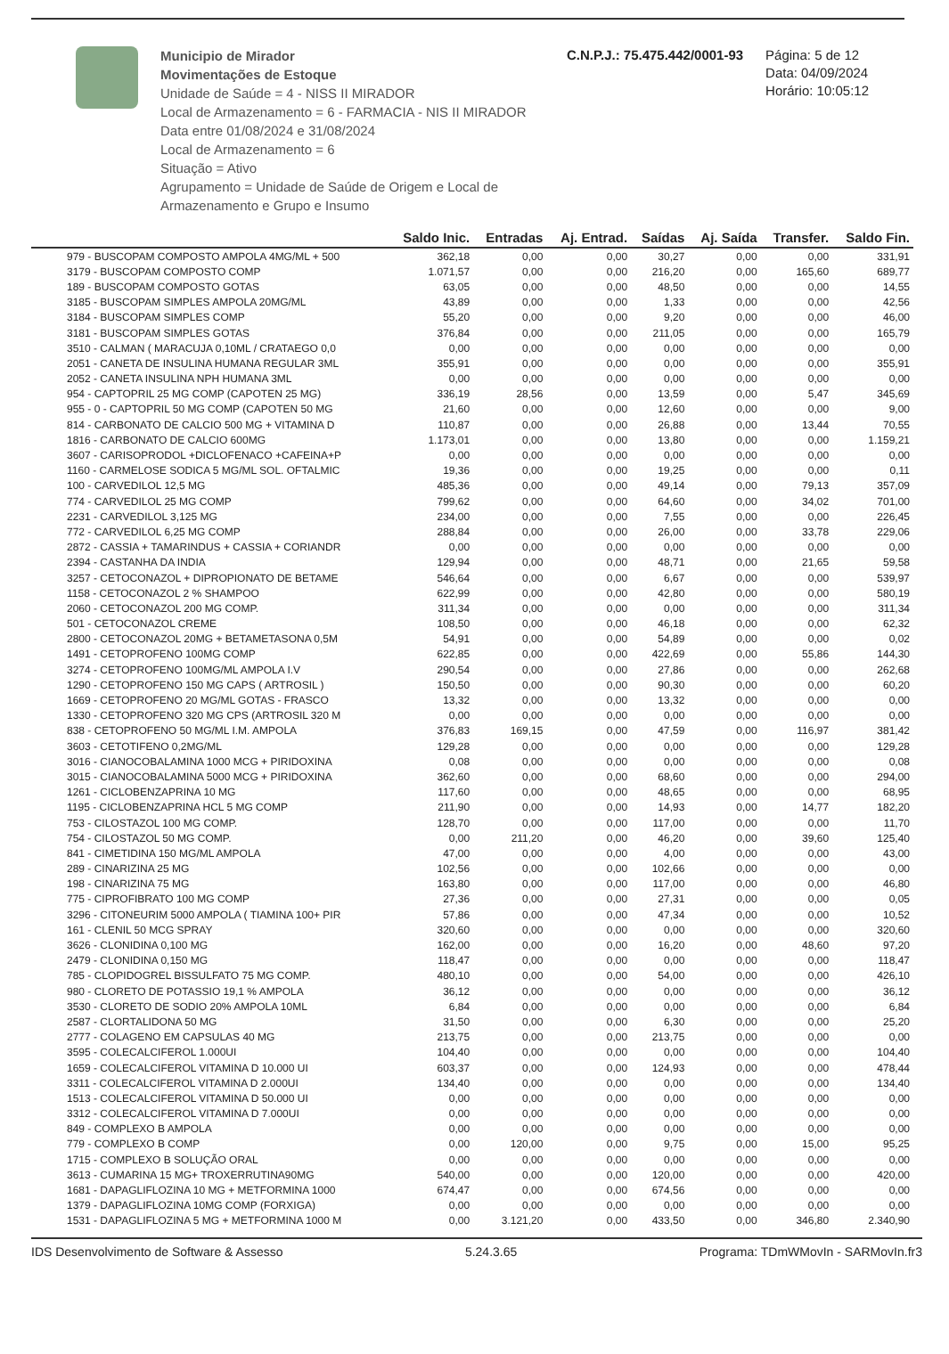Municipio de Mirador
Movimentações de Estoque
Unidade de Saúde = 4 - NISS II MIRADOR
Local de Armazenamento = 6 - FARMACIA - NIS II MIRADOR
Data entre 01/08/2024 e 31/08/2024
Local de Armazenamento = 6
Situação = Ativo
Agrupamento = Unidade de Saúde de Origem e Local de Armazenamento e Grupo e Insumo
C.N.P.J.: 75.475.442/0001-93 Página: 5 de 12
Data: 04/09/2024
Horário: 10:05:12
| | Saldo Inic. | Entradas | Aj. Entrad. | Saídas | Aj. Saída | Transfer. | Saldo Fin. |
| --- | --- | --- | --- | --- | --- | --- | --- |
| 979 - BUSCOPAM COMPOSTO AMPOLA 4MG/ML + 500 | 362,18 | 0,00 | 0,00 | 30,27 | 0,00 | 0,00 | 331,91 |
| 3179 - BUSCOPAM COMPOSTO COMP | 1.071,57 | 0,00 | 0,00 | 216,20 | 0,00 | 165,60 | 689,77 |
| 189 - BUSCOPAM COMPOSTO GOTAS | 63,05 | 0,00 | 0,00 | 48,50 | 0,00 | 0,00 | 14,55 |
| 3185 - BUSCOPAM SIMPLES AMPOLA 20MG/ML | 43,89 | 0,00 | 0,00 | 1,33 | 0,00 | 0,00 | 42,56 |
| 3184 - BUSCOPAM SIMPLES COMP | 55,20 | 0,00 | 0,00 | 9,20 | 0,00 | 0,00 | 46,00 |
| 3181 - BUSCOPAM SIMPLES GOTAS | 376,84 | 0,00 | 0,00 | 211,05 | 0,00 | 0,00 | 165,79 |
| 3510 - CALMAN ( MARACUJA 0,10ML / CRATAEGO 0,0 | 0,00 | 0,00 | 0,00 | 0,00 | 0,00 | 0,00 | 0,00 |
| 2051 - CANETA DE INSULINA HUMANA REGULAR 3ML | 355,91 | 0,00 | 0,00 | 0,00 | 0,00 | 0,00 | 355,91 |
| 2052 - CANETA INSULINA NPH HUMANA 3ML | 0,00 | 0,00 | 0,00 | 0,00 | 0,00 | 0,00 | 0,00 |
| 954 - CAPTOPRIL 25 MG COMP (CAPOTEN 25 MG) | 336,19 | 28,56 | 0,00 | 13,59 | 0,00 | 5,47 | 345,69 |
| 955 - 0 - CAPTOPRIL 50 MG COMP (CAPOTEN 50 MG | 21,60 | 0,00 | 0,00 | 12,60 | 0,00 | 0,00 | 9,00 |
| 814 - CARBONATO DE CALCIO 500 MG + VITAMINA D | 110,87 | 0,00 | 0,00 | 26,88 | 0,00 | 13,44 | 70,55 |
| 1816 - CARBONATO DE CALCIO 600MG | 1.173,01 | 0,00 | 0,00 | 13,80 | 0,00 | 0,00 | 1.159,21 |
| 3607 - CARISOPRODOL +DICLOFENACO +CAFEINA+P | 0,00 | 0,00 | 0,00 | 0,00 | 0,00 | 0,00 | 0,00 |
| 1160 - CARMELOSE SODICA 5 MG/ML SOL. OFTALMIC | 19,36 | 0,00 | 0,00 | 19,25 | 0,00 | 0,00 | 0,11 |
| 100 - CARVEDILOL 12,5 MG | 485,36 | 0,00 | 0,00 | 49,14 | 0,00 | 79,13 | 357,09 |
| 774 - CARVEDILOL 25 MG COMP | 799,62 | 0,00 | 0,00 | 64,60 | 0,00 | 34,02 | 701,00 |
| 2231 - CARVEDILOL 3,125 MG | 234,00 | 0,00 | 0,00 | 7,55 | 0,00 | 0,00 | 226,45 |
| 772 - CARVEDILOL 6,25 MG COMP | 288,84 | 0,00 | 0,00 | 26,00 | 0,00 | 33,78 | 229,06 |
| 2872 - CASSIA + TAMARINDUS + CASSIA + CORIANDR | 0,00 | 0,00 | 0,00 | 0,00 | 0,00 | 0,00 | 0,00 |
| 2394 - CASTANHA DA INDIA | 129,94 | 0,00 | 0,00 | 48,71 | 0,00 | 21,65 | 59,58 |
| 3257 - CETOCONAZOL + DIPROPIONATO DE BETAME | 546,64 | 0,00 | 0,00 | 6,67 | 0,00 | 0,00 | 539,97 |
| 1158 - CETOCONAZOL 2 % SHAMPOO | 622,99 | 0,00 | 0,00 | 42,80 | 0,00 | 0,00 | 580,19 |
| 2060 - CETOCONAZOL 200 MG COMP. | 311,34 | 0,00 | 0,00 | 0,00 | 0,00 | 0,00 | 311,34 |
| 501 - CETOCONAZOL CREME | 108,50 | 0,00 | 0,00 | 46,18 | 0,00 | 0,00 | 62,32 |
| 2800 - CETOCONAZOL 20MG + BETAMETASONA 0,5M | 54,91 | 0,00 | 0,00 | 54,89 | 0,00 | 0,00 | 0,02 |
| 1491 - CETOPROFENO 100MG COMP | 622,85 | 0,00 | 0,00 | 422,69 | 0,00 | 55,86 | 144,30 |
| 3274 - CETOPROFENO 100MG/ML AMPOLA I.V | 290,54 | 0,00 | 0,00 | 27,86 | 0,00 | 0,00 | 262,68 |
| 1290 - CETOPROFENO 150 MG CAPS ( ARTROSIL ) | 150,50 | 0,00 | 0,00 | 90,30 | 0,00 | 0,00 | 60,20 |
| 1669 - CETOPROFENO 20 MG/ML GOTAS - FRASCO | 13,32 | 0,00 | 0,00 | 13,32 | 0,00 | 0,00 | 0,00 |
| 1330 - CETOPROFENO 320 MG CPS (ARTROSIL 320 M | 0,00 | 0,00 | 0,00 | 0,00 | 0,00 | 0,00 | 0,00 |
| 838 - CETOPROFENO 50 MG/ML I.M. AMPOLA | 376,83 | 169,15 | 0,00 | 47,59 | 0,00 | 116,97 | 381,42 |
| 3603 - CETOTIFENO 0,2MG/ML | 129,28 | 0,00 | 0,00 | 0,00 | 0,00 | 0,00 | 129,28 |
| 3016 - CIANOCOBALAMINA 1000 MCG + PIRIDOXINA | 0,08 | 0,00 | 0,00 | 0,00 | 0,00 | 0,00 | 0,08 |
| 3015 - CIANOCOBALAMINA 5000 MCG + PIRIDOXINA | 362,60 | 0,00 | 0,00 | 68,60 | 0,00 | 0,00 | 294,00 |
| 1261 - CICLOBENZAPRINA 10 MG | 117,60 | 0,00 | 0,00 | 48,65 | 0,00 | 0,00 | 68,95 |
| 1195 - CICLOBENZAPRINA HCL 5 MG COMP | 211,90 | 0,00 | 0,00 | 14,93 | 0,00 | 14,77 | 182,20 |
| 753 - CILOSTAZOL 100 MG COMP. | 128,70 | 0,00 | 0,00 | 117,00 | 0,00 | 0,00 | 11,70 |
| 754 - CILOSTAZOL 50 MG COMP. | 0,00 | 211,20 | 0,00 | 46,20 | 0,00 | 39,60 | 125,40 |
| 841 - CIMETIDINA 150 MG/ML AMPOLA | 47,00 | 0,00 | 0,00 | 4,00 | 0,00 | 0,00 | 43,00 |
| 289 - CINARIZINA 25 MG | 102,56 | 0,00 | 0,00 | 102,66 | 0,00 | 0,00 | 0,00 |
| 198 - CINARIZINA 75 MG | 163,80 | 0,00 | 0,00 | 117,00 | 0,00 | 0,00 | 46,80 |
| 775 - CIPROFIBRATO 100 MG COMP | 27,36 | 0,00 | 0,00 | 27,31 | 0,00 | 0,00 | 0,05 |
| 3296 - CITONEURIM 5000 AMPOLA ( TIAMINA 100+ PIR | 57,86 | 0,00 | 0,00 | 47,34 | 0,00 | 0,00 | 10,52 |
| 161 - CLENIL 50 MCG SPRAY | 320,60 | 0,00 | 0,00 | 0,00 | 0,00 | 0,00 | 320,60 |
| 3626 - CLONIDINA 0,100 MG | 162,00 | 0,00 | 0,00 | 16,20 | 0,00 | 48,60 | 97,20 |
| 2479 - CLONIDINA 0,150 MG | 118,47 | 0,00 | 0,00 | 0,00 | 0,00 | 0,00 | 118,47 |
| 785 - CLOPIDOGREL BISSULFATO 75 MG COMP. | 480,10 | 0,00 | 0,00 | 54,00 | 0,00 | 0,00 | 426,10 |
| 980 - CLORETO DE POTASSIO 19,1 % AMPOLA | 36,12 | 0,00 | 0,00 | 0,00 | 0,00 | 0,00 | 36,12 |
| 3530 - CLORETO DE SODIO 20% AMPOLA 10ML | 6,84 | 0,00 | 0,00 | 0,00 | 0,00 | 0,00 | 6,84 |
| 2587 - CLORTALIDONA 50 MG | 31,50 | 0,00 | 0,00 | 6,30 | 0,00 | 0,00 | 25,20 |
| 2777 - COLAGENO EM CAPSULAS 40 MG | 213,75 | 0,00 | 0,00 | 213,75 | 0,00 | 0,00 | 0,00 |
| 3595 - COLECALCIFEROL 1.000UI | 104,40 | 0,00 | 0,00 | 0,00 | 0,00 | 0,00 | 104,40 |
| 1659 - COLECALCIFEROL VITAMINA D 10.000 UI | 603,37 | 0,00 | 0,00 | 124,93 | 0,00 | 0,00 | 478,44 |
| 3311 - COLECALCIFEROL VITAMINA D 2.000UI | 134,40 | 0,00 | 0,00 | 0,00 | 0,00 | 0,00 | 134,40 |
| 1513 - COLECALCIFEROL VITAMINA D 50.000 UI | 0,00 | 0,00 | 0,00 | 0,00 | 0,00 | 0,00 | 0,00 |
| 3312 - COLECALCIFEROL VITAMINA D 7.000UI | 0,00 | 0,00 | 0,00 | 0,00 | 0,00 | 0,00 | 0,00 |
| 849 - COMPLEXO B AMPOLA | 0,00 | 0,00 | 0,00 | 0,00 | 0,00 | 0,00 | 0,00 |
| 779 - COMPLEXO B COMP | 0,00 | 120,00 | 0,00 | 9,75 | 0,00 | 15,00 | 95,25 |
| 1715 - COMPLEXO B SOLUÇÃO ORAL | 0,00 | 0,00 | 0,00 | 0,00 | 0,00 | 0,00 | 0,00 |
| 3613 - CUMARINA 15 MG+ TROXERRUTINA90MG | 540,00 | 0,00 | 0,00 | 120,00 | 0,00 | 0,00 | 420,00 |
| 1681 - DAPAGLIFLOZINA 10 MG + METFORMINA 1000 | 674,47 | 0,00 | 0,00 | 674,56 | 0,00 | 0,00 | 0,00 |
| 1379 - DAPAGLIFLOZINA 10MG COMP (FORXIGA) | 0,00 | 0,00 | 0,00 | 0,00 | 0,00 | 0,00 | 0,00 |
| 1531 - DAPAGLIFLOZINA 5 MG + METFORMINA 1000 M | 0,00 | 3.121,20 | 0,00 | 433,50 | 0,00 | 346,80 | 2.340,90 |
IDS Desenvolvimento de Software & Assesso 5.24.3.65 Programa: TDmWMovIn - SARMovIn.fr3